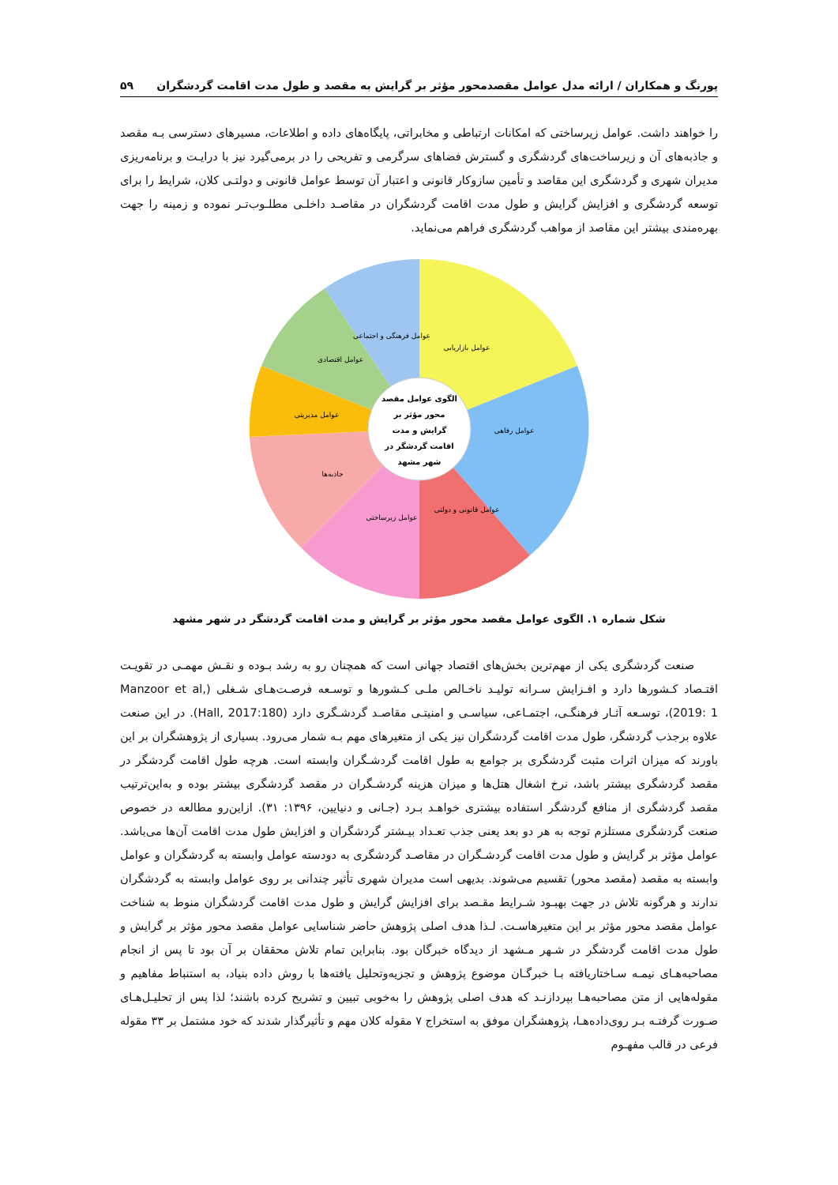پورنگ و همکاران / ارائه مدل عوامل مقصدمحور مؤثر بر گرایش به مقصد و طول مدت اقامت گردشگران ۵۹
را خواهند داشت. عوامل زیرساختی که امکانات ارتباطی و مخابراتی، پایگاه‌های داده و اطلاعات، مسیرهای دسترسی بـه مقصد و جاذبه‌های آن و زیرساخت‌های گردشگری و گسترش فضاهای سرگرمی و تفریحی را در برمی‌گیرد نیز با درایـت و برنامه‌ریزی مدیران شهری و گردشگری این مقاصد و تأمین سازوکار قانونی و اعتبار آن توسط عوامل قانونی و دولتـی کلان، شرایط را برای توسعه گردشگری و افزایش گرایش و طول مدت اقامت گردشگران در مقاصـد داخلـی مطلـوب‌تـر نموده و زمینه را جهت بهره‌مندی بیشتر این مقاصد از مواهب گردشگری فراهم می‌نماید.
الگوی عوامل مقصد
محور مؤثر بر
گرایش و مدت
اقامت گردشگر در
شهر مشهد
عوامل بازاریابی
عوامل رفاهی
عوامل قانونی و دولتی
عوامل زیرساختی
جاذبه‌ها
عوامل مدیریتی
عوامل اقتصادی
عوامل فرهنگی و اجتماعی
شکل شماره ۱. الگوی عوامل مقصد محور مؤثر بر گرایش و مدت اقامت گردشگر در شهر مشهد
صنعت گردشگری یکی از مهم‌ترین بخش‌های اقتصاد جهانی است که همچنان رو به رشد بـوده و نقـش مهمـی در تقویـت اقتـصاد کـشورها دارد و افـزایش سـرانه تولیـد ناخـالص ملـی کـشورها و توسـعه فرصـت‌هـای شـغلی (Manzoor et al, 2019: 1)، توسـعه آثـار فرهنگـی، اجتمـاعی، سیاسـی و امنیتـی مقاصـد گردشـگری دارد (Hall, 2017:180). در این صنعت علاوه برجذب گردشگر، طول مدت اقامت گردشگران نیز یکی از متغیرهای مهم بـه شمار می‌رود. بسیاری از پژوهشگران بر این باورند که میزان اثرات مثبت گردشگری بر جوامع به طول اقامت گردشـگران وابسته است. هرچه طول اقامت گردشگر در مقصد گردشگری بیشتر باشد، نرخ اشغال هتل‌ها و میزان هزینه گردشـگران در مقصد گردشگری بیشتر بوده و به‌این‌ترتیب مقصد گردشگری از منافع گردشگر استفاده بیشتری خواهـد بـرد (جـانی و دنیایین، ۱۳۹۶: ۳۱). ازاین‌رو مطالعه در خصوص صنعت گردشگری مستلزم توجه به هر دو بعد یعنی جذب تعـداد بیـشتر گردشگران و افزایش طول مدت اقامت آن‌ها می‌باشد. عوامل مؤثر بر گرایش و طول مدت اقامت گردشـگران در مقاصـد گردشگری به دودسته عوامل وابسته به گردشگران و عوامل وابسته به مقصد (مقصد محور) تقسیم می‌شوند. بدیهی است مدیران شهری تأثیر چندانی بر روی عوامل وابسته به گردشگران ندارند و هرگونه تلاش در جهت بهبـود شـرایط مقـصد برای افزایش گرایش و طول مدت اقامت گردشگران منوط به شناخت عوامل مقصد محور مؤثر بر این متغیرهاسـت. لـذا هدف اصلی پژوهش حاضر شناسایی عوامل مقصد محور مؤثر بر گرایش و طول مدت اقامت گردشگر در شـهر مـشهد از دیدگاه خبرگان بود. بنابراین تمام تلاش محققان بر آن بود تا پس از انجام مصاحبه‌هـای نیمـه سـاختاریافته بـا خبرگـان موضوع پژوهش و تجزیه‌وتحلیل یافته‌ها با روش داده بنیاد، به استنباط مفاهیم و مقوله‌هایی از متن مصاحبه‌هـا بپردازنـد که هدف اصلی پژوهش را به‌خوبی تبیین و تشریح کرده باشند؛ لذا پس از تحلیـل‌هـای صـورت گرفتـه بـر روی‌داده‌هـا، پژوهشگران موفق به استخراج ۷ مقوله کلان مهم و تأثیرگذار شدند که خود مشتمل بر ۳۳ مقوله فرعی در قالب مفهـوم